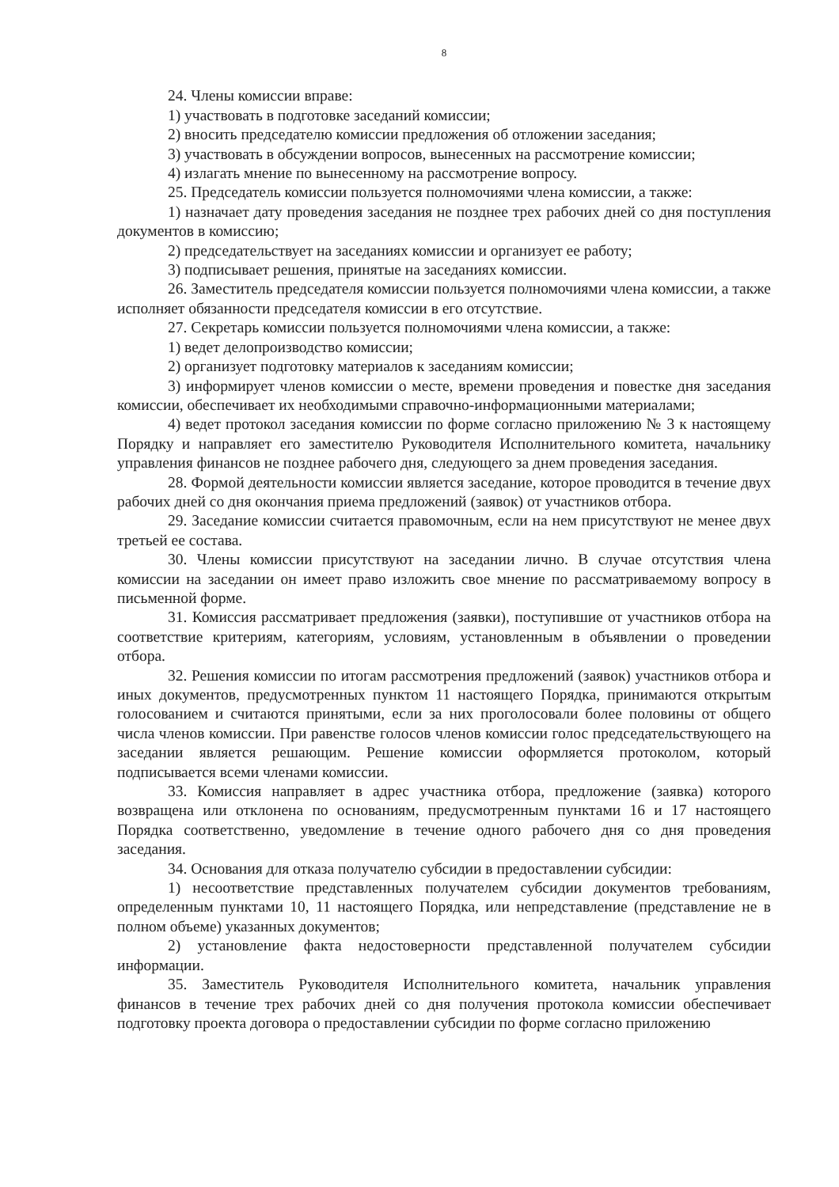8
24. Члены комиссии вправе:
1) участвовать в подготовке заседаний комиссии;
2) вносить председателю комиссии предложения об отложении заседания;
3) участвовать в обсуждении вопросов, вынесенных на рассмотрение комиссии;
4) излагать мнение по вынесенному на рассмотрение вопросу.
25. Председатель комиссии пользуется полномочиями члена комиссии, а также:
1) назначает дату проведения заседания не позднее трех рабочих дней со дня поступления документов в комиссию;
2) председательствует на заседаниях комиссии и организует ее работу;
3) подписывает решения, принятые на заседаниях комиссии.
26. Заместитель председателя комиссии пользуется полномочиями члена комиссии, а также исполняет обязанности председателя комиссии в его отсутствие.
27. Секретарь комиссии пользуется полномочиями члена комиссии, а также:
1) ведет делопроизводство комиссии;
2) организует подготовку материалов к заседаниям комиссии;
3) информирует членов комиссии о месте, времени проведения и повестке дня заседания комиссии, обеспечивает их необходимыми справочно-информационными материалами;
4) ведет протокол заседания комиссии по форме согласно приложению № 3 к настоящему Порядку и направляет его заместителю Руководителя Исполнительного комитета, начальнику управления финансов не позднее рабочего дня, следующего за днем проведения заседания.
28. Формой деятельности комиссии является заседание, которое проводится в течение двух рабочих дней со дня окончания приема предложений (заявок) от участников отбора.
29. Заседание комиссии считается правомочным, если на нем присутствуют не менее двух третьей ее состава.
30. Члены комиссии присутствуют на заседании лично. В случае отсутствия члена комиссии на заседании он имеет право изложить свое мнение по рассматриваемому вопросу в письменной форме.
31. Комиссия рассматривает предложения (заявки), поступившие от участников отбора на соответствие критериям, категориям, условиям, установленным в объявлении о проведении отбора.
32. Решения комиссии по итогам рассмотрения предложений (заявок) участников отбора и иных документов, предусмотренных пунктом 11 настоящего Порядка, принимаются открытым голосованием и считаются принятыми, если за них проголосовали более половины от общего числа членов комиссии. При равенстве голосов членов комиссии голос председательствующего на заседании является решающим. Решение комиссии оформляется протоколом, который подписывается всеми членами комиссии.
33. Комиссия направляет в адрес участника отбора, предложение (заявка) которого возвращена или отклонена по основаниям, предусмотренным пунктами 16 и 17 настоящего Порядка соответственно, уведомление в течение одного рабочего дня со дня проведения заседания.
34. Основания для отказа получателю субсидии в предоставлении субсидии:
1) несоответствие представленных получателем субсидии документов требованиям, определенным пунктами 10, 11 настоящего Порядка, или непредставление (представление не в полном объеме) указанных документов;
2) установление факта недостоверности представленной получателем субсидии информации.
35. Заместитель Руководителя Исполнительного комитета, начальник управления финансов в течение трех рабочих дней со дня получения протокола комиссии обеспечивает подготовку проекта договора о предоставлении субсидии по форме согласно приложению